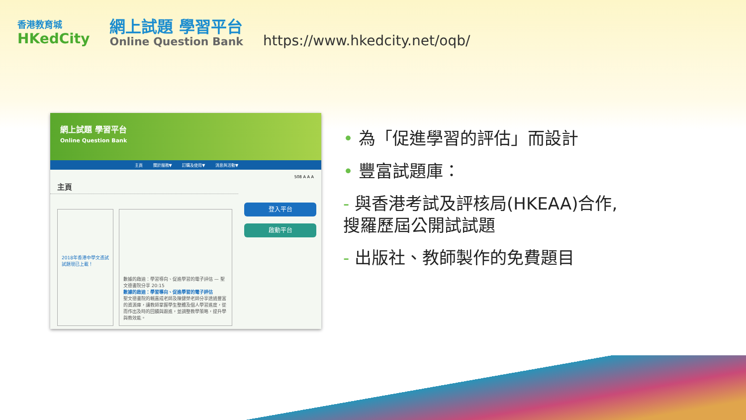香港教育城
HKedCity
網上試題 學習平台
Online Question Bank
https://www.hkedcity.net/oqb/
網上試題 學習平台
Online Question Bank
主頁 關於服務▼ 訂購及使用▼ 消息與活動▼
508 A A A
主頁
登入平台
啟動平台
2018年香港中學文憑試試題現已上載！
數據的啟迪：學習導向、促進學習的電子評估 — 聖文德書院分享 20:15
數據的啟迪：學習導向、促進學習的電子評估
聖文德書院的賴嘉成老師及陳健榮老師分享透過豐富的資源庫，讓教師掌握學生整體及個人學習進度，從而作出及時的回饋與跟進，並調整教學策略，提升學與教效能。
• 為「促進學習的評估」而設計
• 豐富試題庫：
- 與香港考試及評核局(HKEAA)合作,
搜羅歷屆公開試試題
- 出版社、教師製作的免費題目